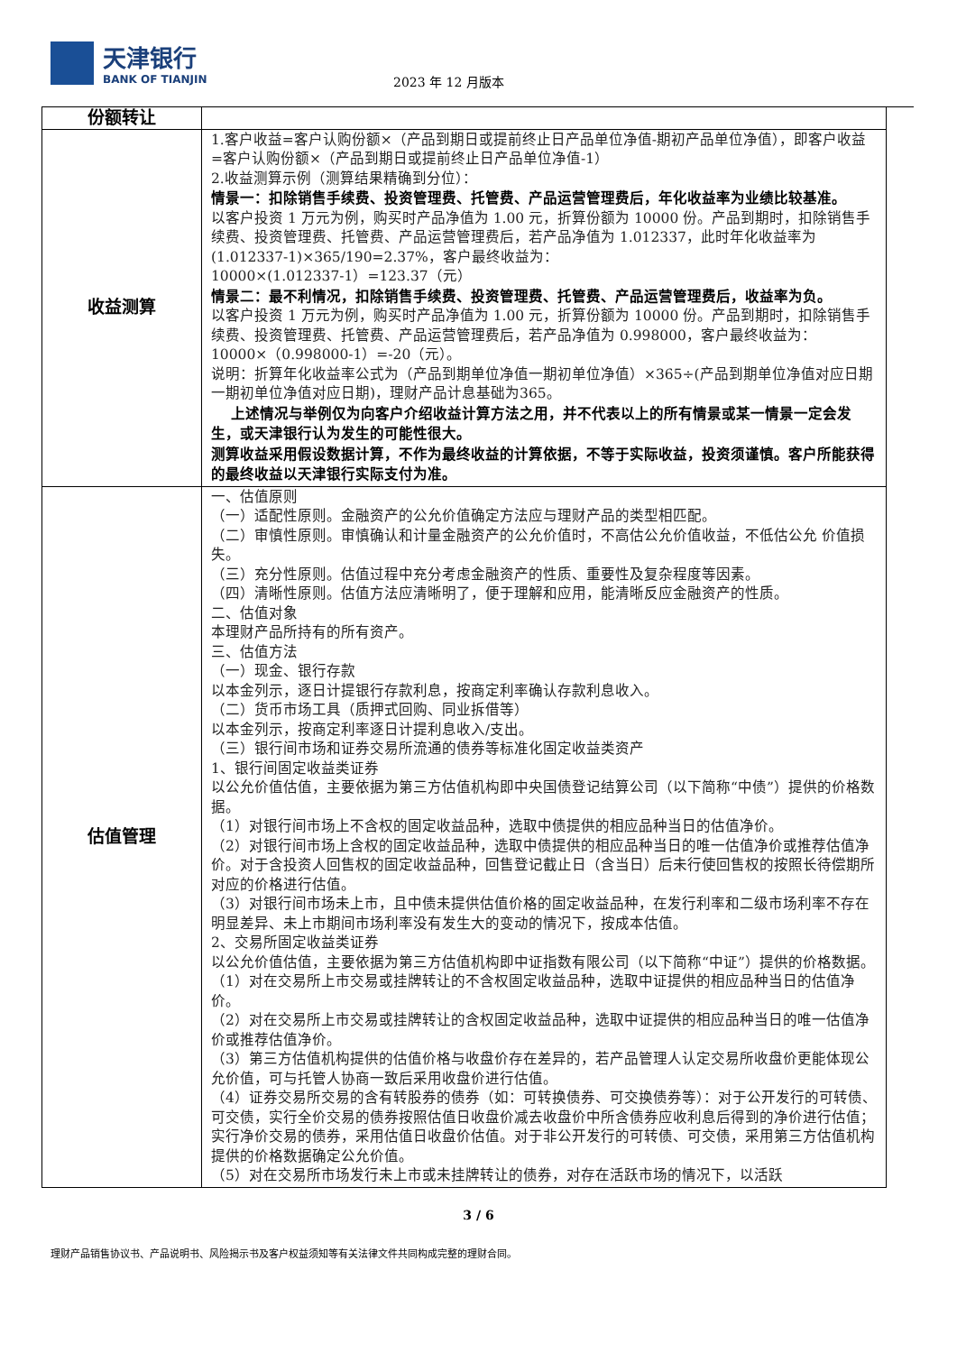天津银行
BANK OF TIANJIN
2023 年 12 月版本
| 份额转让 | |
| 收益测算 | 1.客户收益=客户认购份额×（产品到期日或提前终止日产品单位净值-期初产品单位净值），即客户收益=客户认购份额×（产品到期日或提前终止日产品单位净值-1） 2.收益测算示例（测算结果精确到分位）： 情景一：扣除销售手续费、投资管理费、托管费、产品运营管理费后，年化收益率为业绩比较基准。 以客户投资 1 万元为例，购买时产品净值为 1.00 元，折算份额为 10000 份。产品到期时，扣除销售手续费、投资管理费、托管费、产品运营管理费后，若产品净值为 1.012337，此时年化收益率为(1.012337-1)×365/190=2.37%，客户最终收益为： 10000×(1.012337-1）=123.37（元） 情景二：最不利情况，扣除销售手续费、投资管理费、托管费、产品运营管理费后，收益率为负。 以客户投资 1 万元为例，购买时产品净值为 1.00 元，折算份额为 10000 份。产品到期时，扣除销售手续费、投资管理费、托管费、产品运营管理费后，若产品净值为 0.998000，客户最终收益为： 10000×（0.998000-1）=-20（元）。 说明：折算年化收益率公式为（产品到期单位净值一期初单位净值）×365÷(产品到期单位净值对应日期 一期初单位净值对应日期)，理财产品计息基础为365。 上述情况与举例仅为向客户介绍收益计算方法之用，并不代表以上的所有情景或某一情景一定会发生，或天津银行认为发生的可能性很大。 测算收益采用假设数据计算，不作为最终收益的计算依据，不等于实际收益，投资须谨慎。客户所能获得的最终收益以天津银行实际支付为准。 |
| 估值管理 | 一、估值原则 （一）适配性原则。金融资产的公允价值确定方法应与理财产品的类型相匹配。 （二）审慎性原则。审慎确认和计量金融资产的公允价值时，不高估公允价值收益，不低估公允 价值损失。 （三）充分性原则。估值过程中充分考虑金融资产的性质、重要性及复杂程度等因素。 （四）清晰性原则。估值方法应清晰明了，便于理解和应用，能清晰反应金融资产的性质。 二、估值对象 本理财产品所持有的所有资产。 三、估值方法 （一）现金、银行存款 以本金列示，逐日计提银行存款利息，按商定利率确认存款利息收入。 （二）货币市场工具（质押式回购、同业拆借等） 以本金列示，按商定利率逐日计提利息收入/支出。 （三）银行间市场和证券交易所流通的债券等标准化固定收益类资产 1、银行间固定收益类证券 以公允价值估值，主要依据为第三方估值机构即中央国债登记结算公司（以下简称“中债”）提供的价格数据。 （1）对银行间市场上不含权的固定收益品种，选取中债提供的相应品种当日的估值净价。 （2）对银行间市场上含权的固定收益品种，选取中债提供的相应品种当日的唯一估值净价或推荐估值净价。对于含投资人回售权的固定收益品种，回售登记截止日（含当日）后未行使回售权的按照长待偿期所对应的价格进行估值。 （3）对银行间市场未上市，且中债未提供估值价格的固定收益品种，在发行利率和二级市场利率不存在明显差异、未上市期间市场利率没有发生大的变动的情况下，按成本估值。 2、交易所固定收益类证券 以公允价值估值，主要依据为第三方估值机构即中证指数有限公司（以下简称“中证”）提供的价格数据。 （1）对在交易所上市交易或挂牌转让的不含权固定收益品种，选取中证提供的相应品种当日的估值净价。 （2）对在交易所上市交易或挂牌转让的含权固定收益品种，选取中证提供的相应品种当日的唯一估值净价或推荐估值净价。 （3）第三方估值机构提供的估值价格与收盘价存在差异的，若产品管理人认定交易所收盘价更能体现公允价值，可与托管人协商一致后采用收盘价进行估值。 （4）证券交易所交易的含有转股券的债券（如：可转换债券、可交换债券等）：对于公开发行的可转债、可交债，实行全价交易的债券按照估值日收盘价减去收盘价中所含债券应收利息后得到的净价进行估值；实行净价交易的债券，采用估值日收盘价估值。对于非公开发行的可转债、可交债，采用第三方估值机构提供的价格数据确定公允价值。 （5）对在交易所市场发行未上市或未挂牌转让的债券，对存在活跃市场的情况下，以活跃 |
3 / 6
理财产品销售协议书、产品说明书、风险揭示书及客户权益须知等有关法律文件共同构成完整的理财合同。